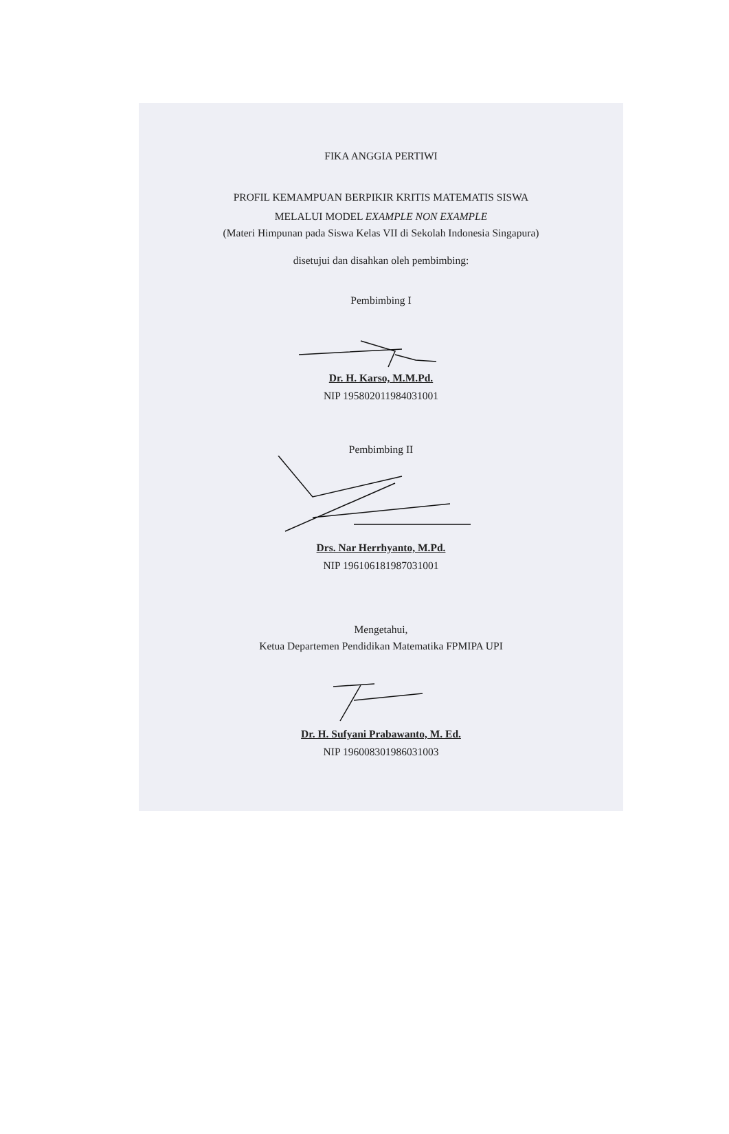FIKA ANGGIA PERTIWI
PROFIL KEMAMPUAN BERPIKIR KRITIS MATEMATIS SISWA
MELALUI MODEL EXAMPLE NON EXAMPLE
(Materi Himpunan pada Siswa Kelas VII di Sekolah Indonesia Singapura)
disetujui dan disahkan oleh pembimbing:
Pembimbing I
Dr. H. Karso, M.M.Pd.
NIP 195802011984031001
Pembimbing II
Drs. Nar Herrhyanto, M.Pd.
NIP 196106181987031001
Mengetahui,
Ketua Departemen Pendidikan Matematika FPMIPA UPI
Dr. H. Sufyani Prabawanto, M. Ed.
NIP 196008301986031003